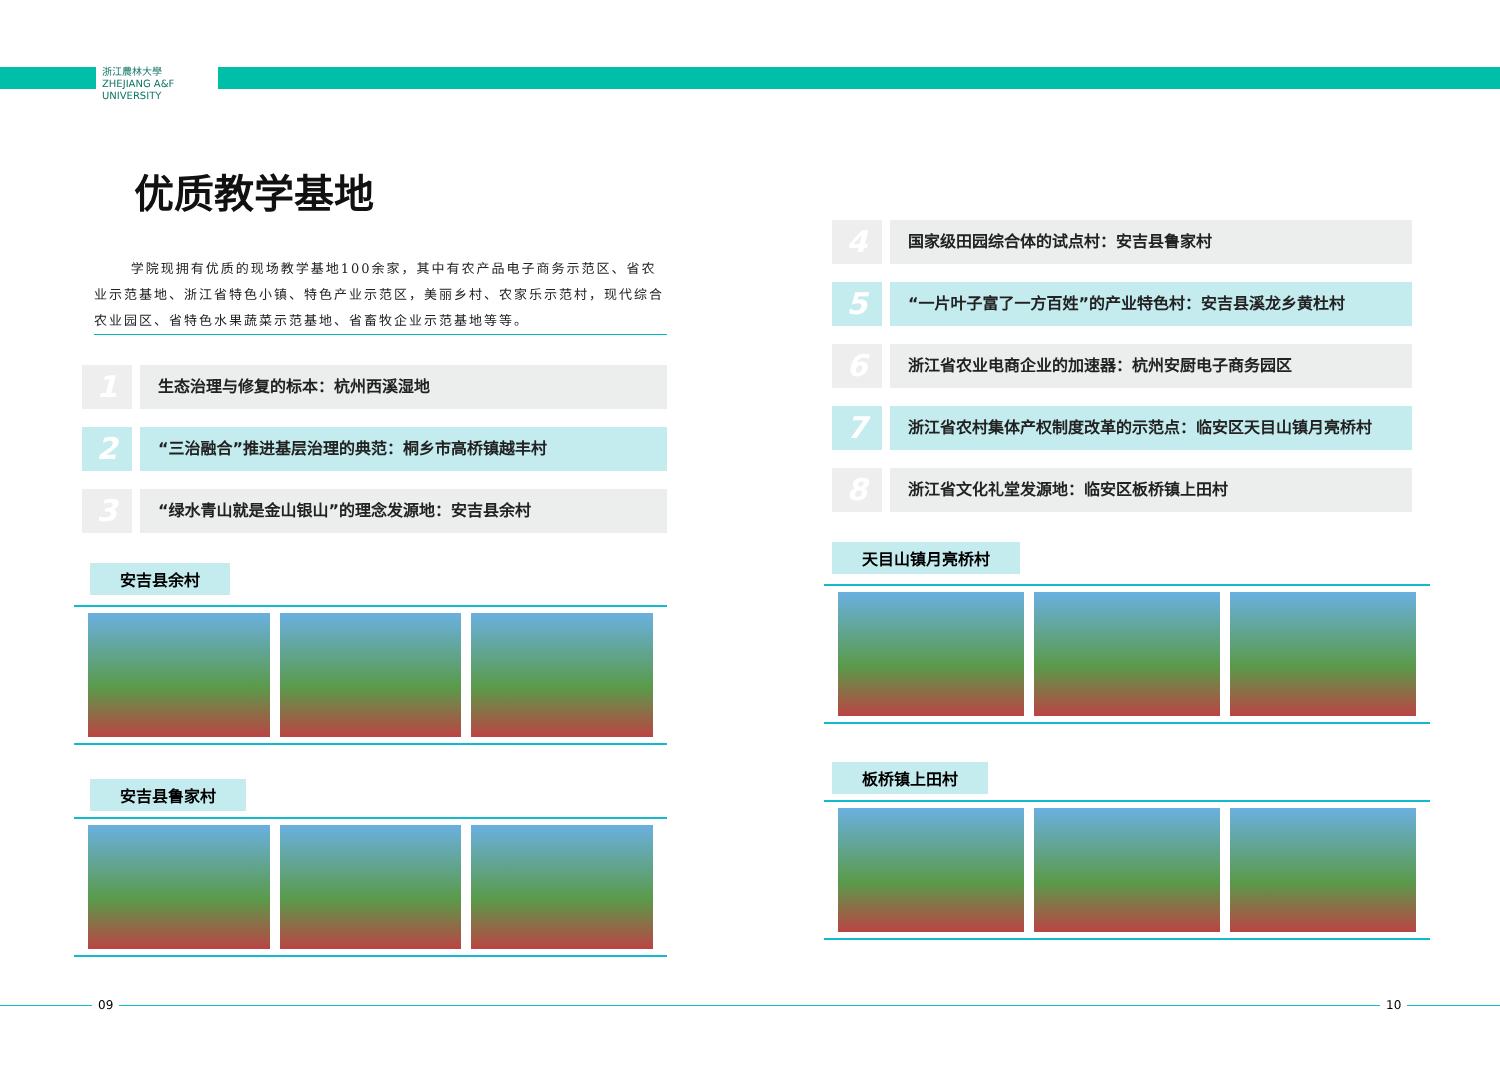浙江農林大學
ZHEJIANG A&F UNIVERSITY
优质教学基地
学院现拥有优质的现场教学基地100余家，其中有农产品电子商务示范区、省农业示范基地、浙江省特色小镇、特色产业示范区，美丽乡村、农家乐示范村，现代综合农业园区、省特色水果蔬菜示范基地、省畜牧企业示范基地等等。
1
生态治理与修复的标本：杭州西溪湿地
2
“三治融合”推进基层治理的典范：桐乡市高桥镇越丰村
3
“绿水青山就是金山银山”的理念发源地：安吉县余村
安吉县余村
安吉县鲁家村
4
国家级田园综合体的试点村：安吉县鲁家村
5
“一片叶子富了一方百姓”的产业特色村：安吉县溪龙乡黄杜村
6
浙江省农业电商企业的加速器：杭州安厨电子商务园区
7
浙江省农村集体产权制度改革的示范点：临安区天目山镇月亮桥村
8
浙江省文化礼堂发源地：临安区板桥镇上田村
天目山镇月亮桥村
板桥镇上田村
09 10